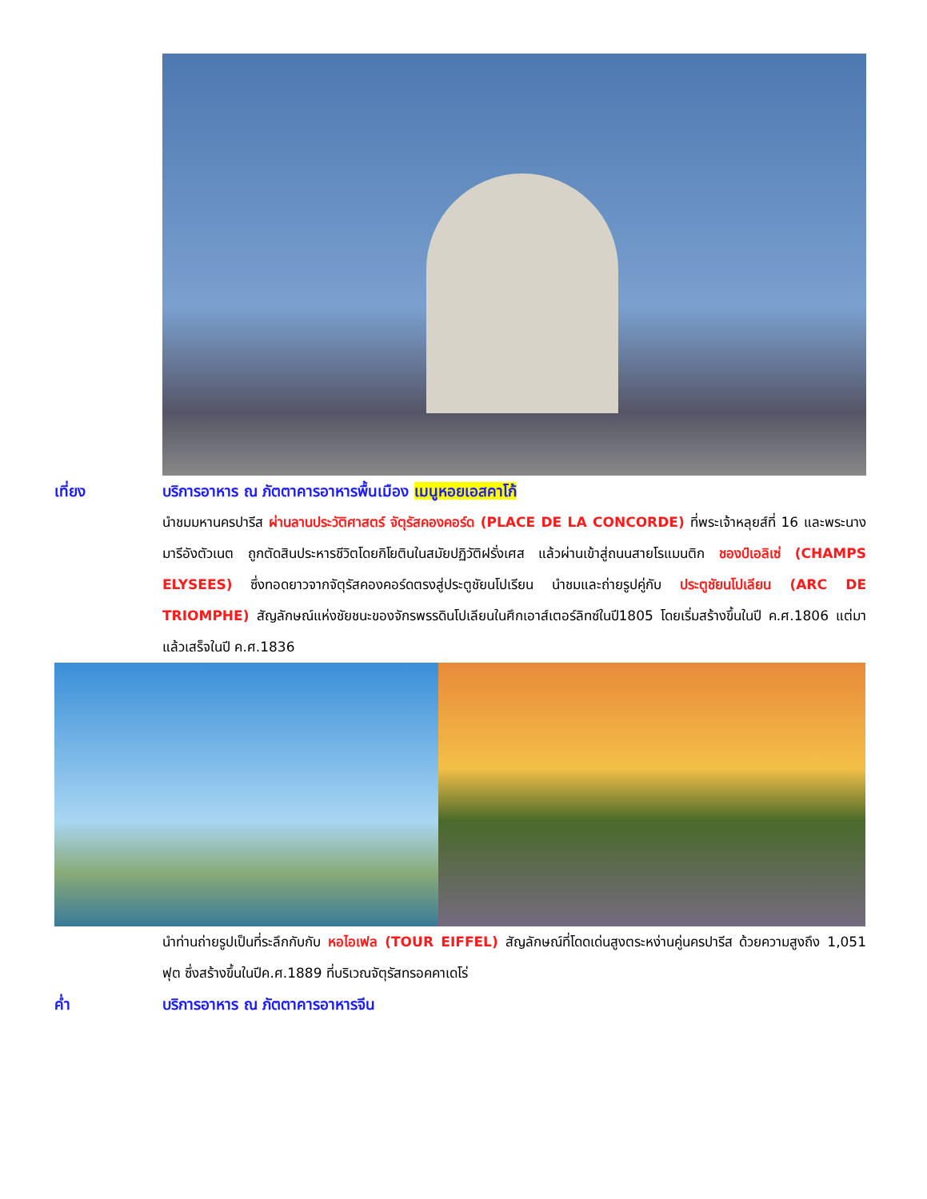เที่ยง บริการอาหาร ณ ภัตตาคารอาหารพื้นเมือง เมนูหอยเอสคาโก้
นำชมมหานครปารีส ผ่านลานประวัติศาสตร์ จัตุรัสคองคอร์ด (PLACE DE LA CONCORDE) ที่พระเจ้าหลุยส์ที่ 16 และพระนางมารีอังตัวเนต ถูกตัดสินประหารชีวิตโดยกิโยตินในสมัยปฏิวัติฝรั่งเศส แล้วผ่านเข้าสู่ถนนสายโรแมนติก ชองป์เอลิเซ่ (CHAMPS ELYSEES) ซึ่งทอดยาวจากจัตุรัสคองคอร์ดตรงสู่ประตูชัยนโปเรียน นำชมและถ่ายรูปคู่กับ ประตูชัยนโปเลียน (ARC DE TRIOMPHE) สัญลักษณ์แห่งชัยชนะของจักรพรรดินโปเลียนในศึกเอาส์เตอร์ลิทซ์ในปี1805 โดยเริ่มสร้างขึ้นในปี ค.ศ.1806 แต่มาแล้วเสร็จในปี ค.ศ.1836
นำท่านถ่ายรูปเป็นที่ระลึกกับกับ หอไอเฟล (TOUR EIFFEL) สัญลักษณ์ที่โดดเด่นสูงตระหง่านคู่นครปารีส ด้วยความสูงถึง 1,051 ฟุต ซึ่งสร้างขึ้นในปีค.ศ.1889 ที่บริเวณจัตุรัสทรอคคาเดโร่
ค่ำ บริการอาหาร ณ ภัตตาคารอาหารจีน